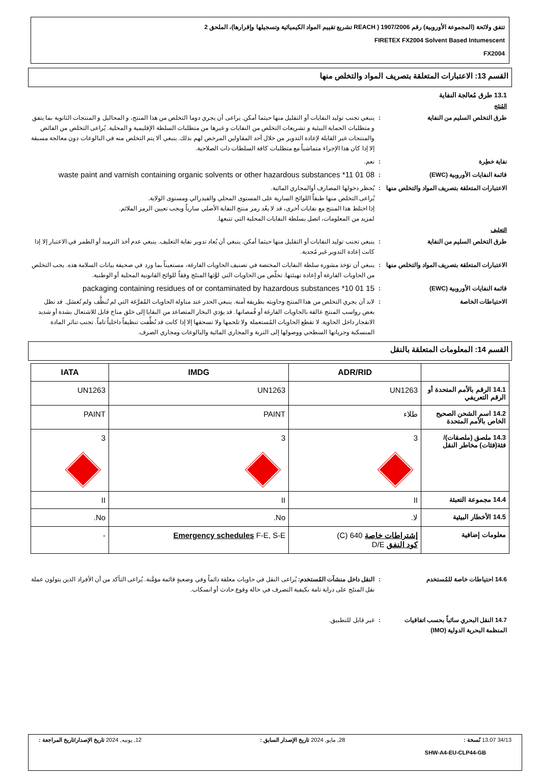تتفق ولائحة (المجموعة الأوروبية) رقم 1907/2006 ( REACH تشريع تقييم المواد الكيميائية وتسجيلها وإقرارها)، الملحق 2
FIRETEX FX2004 Solvent Based Intumescent
FX2004
القسم 13: الاعتبارات المتعلقة بتصريف المواد والتخلص منها
13.1 طرق مُعالجة النفاية
المُنتَج
طرق التخلص السليم من النفاية : ينبغي تجنب توليد النفايات أو التقليل منها حيثما أمكن. يراعى أن يجري دوما التخلص من هذا المنتج، و المحاليل و المنتجات الثانوية بما يتفق و متطلبات الحماية البيئية و تشريعات التخلص من النفايات و غيرها من متطلبات السلطة الإقليمية و المحلية. يُراعى التخلص من الفائض والمنتجات غير القابلة لإعادة التدوير من خلال أحد المقاولين المرخص لهم بذلك. ينبغي ألا يتم التخلص منه في البالوعات دون معالجة مسبقة إلا إذا كان هذا الإجراء متماشياً مع متطلبات كافة السلطات ذات الصلاحية.
نفاية خطِرة : نعم.
قائمة النفايات الأوروبية (EWC) :
08 01 11* waste paint and varnish containing organic solvents or other hazardous substances
الاعتبارات المتعلقة بتصريف المواد والتخلص منها
: يُحظر دخولها المصارف أوالمجاري المائية.
يُراعى التخلص منها طبقاً اللوائح السارية على المستوى المحلي والفيدرالي ومستوى الولاية.
إذا اختلط هذا المنتج مع نفايات أخرى، قد لا يعُد رمز منتج النفاية الأصلي سارياً ويجب تعيين الرمز الملائم.
لمزيد من المعلومات، اتصل بسلطة النفايات المحلية التي تتبعها.
التغليف
طرق التخلص السليم من النفاية : ينبغي تجنب توليد النفايات أو التقليل منها حيثما أمكن. ينبغي أن يُعاد تدوير نفاية التغليف. ينبغي عدم أخذ الترميد أو الطمر في الاعتبار إلا إذا كانت إعادة التدوير غير مُجدية.
الاعتبارات المتعلقة بتصريف المواد والتخلص منها
: ينبغي أن تؤخذ مشورة سلطة النفايات المختصة في تصنيف الحاويات الفارغة، مستعيناً بما ورد في صحيفة بيانات السلامة هذه. يجب التخلص من الحاويات الفارغة أو إعادة تهيئتها. تخلّص من الحاويات التي لوَّثها المنتَج وفقاً للوائح القانونية المحلية أو الوطنية.
قائمة النفايات الأوروبية (EWC) :
15 01 10* packaging containing residues of or contaminated by hazardous substances
الاحتياطات الخاصة : لابد أن يجري التخلص من هذا المنتج وحاويته بطريقة آمنة. ينبغي الحذر عند مناولة الحاويات المُفرَّغة التي لم تُنظَّف ولم تُغسَل. قد تظل بعض رواسب المنتج عالقة بالحاويات الفارغة أو قُمصانها. قد يؤدي البخار المتصاعد من البقايا إلى خلق مناخ قابل للاشتعال بشدة أو شديد الانفجار داخل الحاوية. لا تقطع الحاويات المُستعملة ولا تلحمها ولا تسحقها إلا إذا كانت قد نُظِّفت تنظيفاً داخلياً تاماً. تجنب تناثر المادة المنسكبة وجريانها السطحي ووصولها إلى التربة و المجاري المائية والبالوعات ومجاري الصرف.
القسم 14: المعلومات المتعلقة بالنقل
| | ADR/RID | IMDG | IATA |
| --- | --- | --- | --- |
| 14.1 الرقم بالأمم المتحدة أو الرقم التعريفي | UN1263 | UN1263 | UN1263 |
| 14.2 اسم الشحن الصحيح الخاص بالأمم المتحدة | طلاء | PAINT | PAINT |
| 14.3 ملصق (ملصقات)/فئة(فئات) مخاطر النقل | 3 | 3 | 3 |
| 14.4 مجموعة التعبئة | II | II | II |
| 14.5 الأخطار البيئية | لا. | No. | No. |
| معلومات إضافية | إشتراطات خاصة 640 (C) كود النفق D/E | Emergency schedules F-E, S-E | - |
14.6 احتياطات خاصة للمُستخدم : النقل داخل منشآت المُستخدم: يُراعى النقل في حاويات مغلقة دائماً وفي وضعيةٍ قائمة مؤمَّنة. يُراعى التأكد من أن الأفراد الذين يتولون عملة نقل المنتَج على دراية تامة بكيفية التصرف في حالة وقوع حادث أو انسكاب.
14.7 النقل البحري سائباً بحسب اتفاقيات المنظمة البحرية الدولية (IMO)
: غير قابل للتطبيق.
34/13 13.07 نُسخة : 28, مايو, 2024 تاريخ الإصدار السابق : 12, يونيه, 2024 تاريخ الإصدار/تاريخ المراجعة :
SHW-A4-EU-CLP44-GB